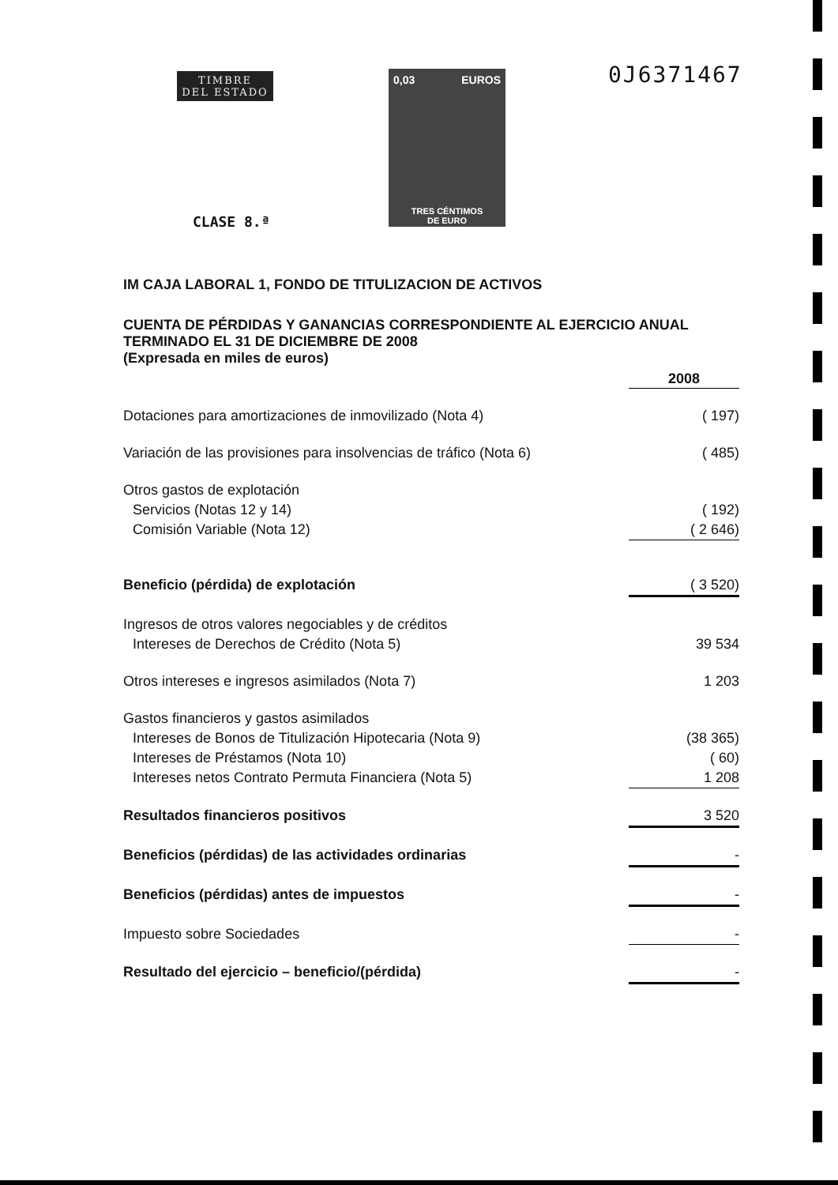TIMBRE
DEL ESTADO
0,03 EUROS
TRES CÉNTIMOS
DE EURO
0J6371467
CLASE 8.ª
IM CAJA LABORAL 1, FONDO DE TITULIZACION DE ACTIVOS
CUENTA DE PÉRDIDAS Y GANANCIAS CORRESPONDIENTE AL EJERCICIO ANUAL TERMINADO EL 31 DE DICIEMBRE DE 2008
(Expresada en miles de euros)
| | 2008 |
| --- | --- |
| Dotaciones para amortizaciones de inmovilizado (Nota 4) | ( 197) |
| Variación de las provisiones para insolvencias de tráfico (Nota 6) | ( 485) |
| Otros gastos de explotación | |
| Servicios (Notas 12 y 14) | ( 192) |
| Comisión Variable (Nota 12) | ( 2 646) |
| Beneficio (pérdida) de explotación | ( 3 520) |
| Ingresos de otros valores negociables y de créditos | |
| Intereses de Derechos de Crédito (Nota 5) | 39 534 |
| Otros intereses e ingresos asimilados (Nota 7) | 1 203 |
| Gastos financieros y gastos asimilados | |
| Intereses de Bonos de Titulización Hipotecaria (Nota 9) | (38 365) |
| Intereses de Préstamos (Nota 10) | ( 60) |
| Intereses netos Contrato Permuta Financiera (Nota 5) | 1 208 |
| Resultados financieros positivos | 3 520 |
| Beneficios (pérdidas) de las actividades ordinarias | - |
| Beneficios (pérdidas) antes de impuestos | - |
| Impuesto sobre Sociedades | - |
| Resultado del ejercicio – beneficio/(pérdida) | - |